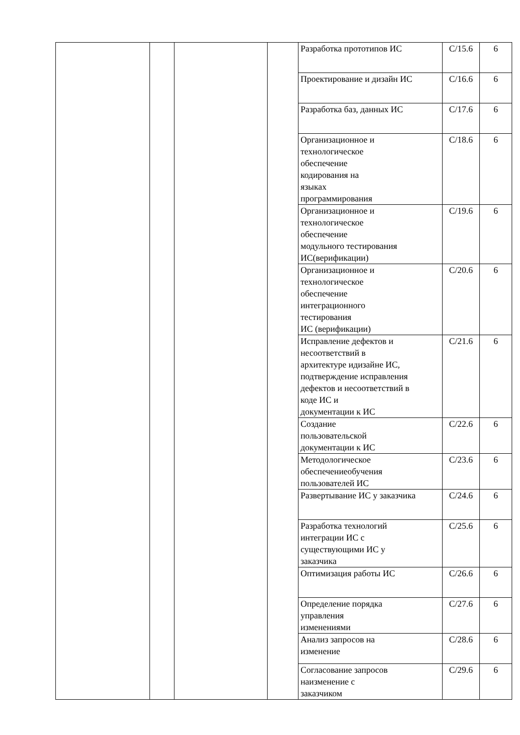| | | | | Разработка прототипов ИС | С/15.6 | 6 |
| | | | | Проектирование и дизайн ИС | С/16.6 | 6 |
| | | | | Разработка баз, данных ИС | С/17.6 | 6 |
| | | | | Организационное и технологическое обеспечение кодирования на языках программирования | С/18.6 | 6 |
| | | | | Организационное и технологическое обеспечение модульного тестирования ИС(верификации) | С/19.6 | 6 |
| | | | | Организационное и технологическое обеспечение интеграционного тестирования ИС (верификации) | С/20.6 | 6 |
| | | | | Исправление дефектов и несоответствий в архитектуре идизайне ИС, подтверждение исправления дефектов и несоответствий в коде ИС и документации к ИС | С/21.6 | 6 |
| | | | | Создание пользовательской документации к ИС | С/22.6 | 6 |
| | | | | Методологическое обеспечениеобучения пользователей ИС | С/23.6 | 6 |
| | | | | Развертывание ИС у заказчика | С/24.6 | 6 |
| | | | | Разработка технологий интеграции ИС с существующими ИС у заказчика | С/25.6 | 6 |
| | | | | Оптимизация работы ИС | С/26.6 | 6 |
| | | | | Определение порядка управления изменениями | С/27.6 | 6 |
| | | | | Анализ запросов на изменение | С/28.6 | 6 |
| | | | | Согласование запросов наизменение с заказчиком | С/29.6 | 6 |